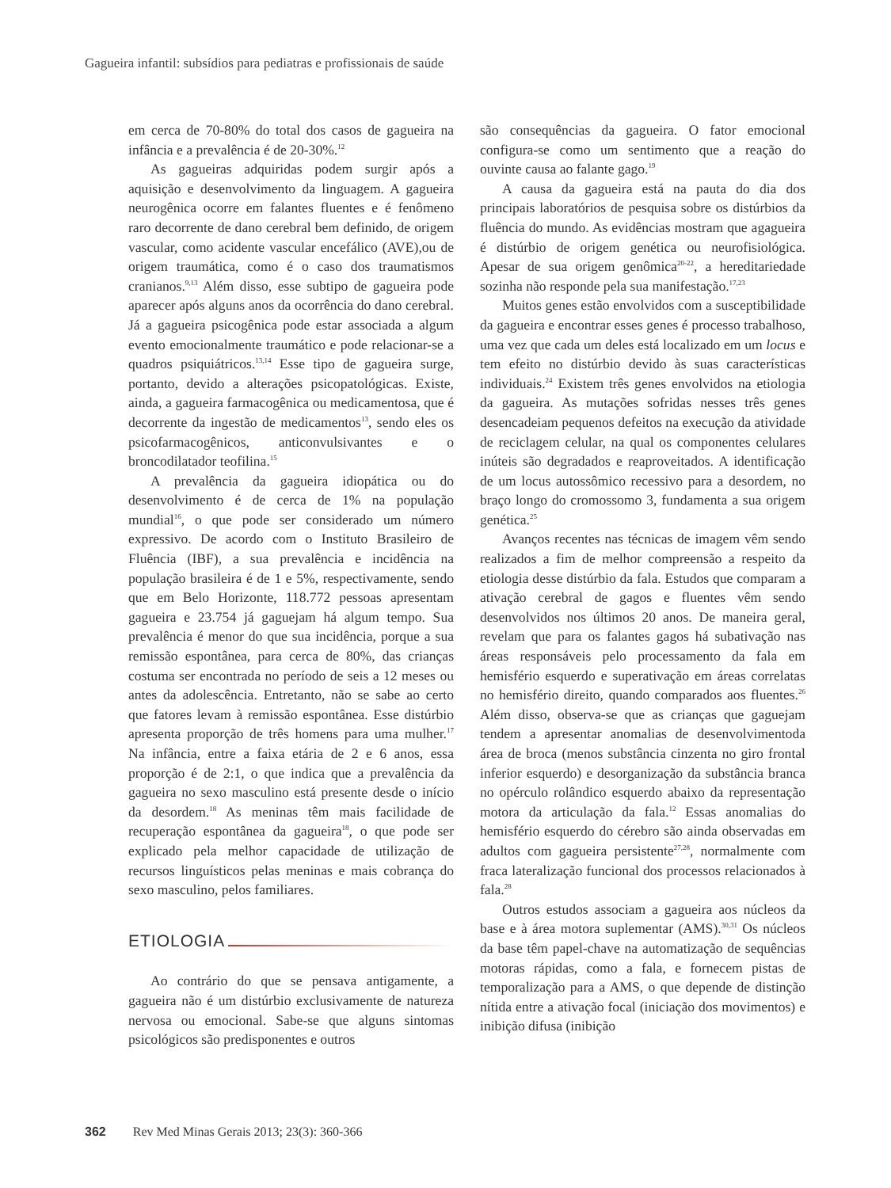Gagueira infantil: subsídios para pediatras e profissionais de saúde
em cerca de 70-80% do total dos casos de gagueira na infância e a prevalência é de 20-30%.<sup>12</sup>
As gagueiras adquiridas podem surgir após a aquisição e desenvolvimento da linguagem. A gagueira neurogênica ocorre em falantes fluentes e é fenômeno raro decorrente de dano cerebral bem definido, de origem vascular, como acidente vascular encefálico (AVE),ou de origem traumática, como é o caso dos traumatismos cranianos.<sup>9,13</sup> Além disso, esse subtipo de gagueira pode aparecer após alguns anos da ocorrência do dano cerebral. Já a gagueira psicogênica pode estar associada a algum evento emocionalmente traumático e pode relacionar-se a quadros psiquiátricos.<sup>13,14</sup> Esse tipo de gagueira surge, portanto, devido a alterações psicopatológicas. Existe, ainda, a gagueira farmacogênica ou medicamentosa, que é decorrente da ingestão de medicamentos<sup>13</sup>, sendo eles os psicofarmacogênicos, anticonvulsivantes e o broncodilatador teofilina.<sup>15</sup>
A prevalência da gagueira idiopática ou do desenvolvimento é de cerca de 1% na população mundial<sup>16</sup>, o que pode ser considerado um número expressivo. De acordo com o Instituto Brasileiro de Fluência (IBF), a sua prevalência e incidência na população brasileira é de 1 e 5%, respectivamente, sendo que em Belo Horizonte, 118.772 pessoas apresentam gagueira e 23.754 já gaguejam há algum tempo. Sua prevalência é menor do que sua incidência, porque a sua remissão espontânea, para cerca de 80%, das crianças costuma ser encontrada no período de seis a 12 meses ou antes da adolescência. Entretanto, não se sabe ao certo que fatores levam à remissão espontânea. Esse distúrbio apresenta proporção de três homens para uma mulher.<sup>17</sup> Na infância, entre a faixa etária de 2 e 6 anos, essa proporção é de 2:1, o que indica que a prevalência da gagueira no sexo masculino está presente desde o início da desordem.<sup>18</sup> As meninas têm mais facilidade de recuperação espontânea da gagueira<sup>18</sup>, o que pode ser explicado pela melhor capacidade de utilização de recursos linguísticos pelas meninas e mais cobrança do sexo masculino, pelos familiares.
ETIOLOGIA
Ao contrário do que se pensava antigamente, a gagueira não é um distúrbio exclusivamente de natureza nervosa ou emocional. Sabe-se que alguns sintomas psicológicos são predisponentes e outros
são consequências da gagueira. O fator emocional configura-se como um sentimento que a reação do ouvinte causa ao falante gago.<sup>19</sup>
A causa da gagueira está na pauta do dia dos principais laboratórios de pesquisa sobre os distúrbios da fluência do mundo. As evidências mostram que agagueira é distúrbio de origem genética ou neurofisiológica. Apesar de sua origem genômica<sup>20-22</sup>, a hereditariedade sozinha não responde pela sua manifestação.<sup>17,23</sup>
Muitos genes estão envolvidos com a susceptibilidade da gagueira e encontrar esses genes é processo trabalhoso, uma vez que cada um deles está localizado em um locus e tem efeito no distúrbio devido às suas características individuais.<sup>24</sup> Existem três genes envolvidos na etiologia da gagueira. As mutações sofridas nesses três genes desencadeiam pequenos defeitos na execução da atividade de reciclagem celular, na qual os componentes celulares inúteis são degradados e reaproveitados. A identificação de um locus autossômico recessivo para a desordem, no braço longo do cromossomo 3, fundamenta a sua origem genética.<sup>25</sup>
Avanços recentes nas técnicas de imagem vêm sendo realizados a fim de melhor compreensão a respeito da etiologia desse distúrbio da fala. Estudos que comparam a ativação cerebral de gagos e fluentes vêm sendo desenvolvidos nos últimos 20 anos. De maneira geral, revelam que para os falantes gagos há subativação nas áreas responsáveis pelo processamento da fala em hemisfério esquerdo e superativação em áreas correlatas no hemisfério direito, quando comparados aos fluentes.<sup>26</sup> Além disso, observa-se que as crianças que gaguejam tendem a apresentar anomalias de desenvolvimentoda área de broca (menos substância cinzenta no giro frontal inferior esquerdo) e desorganização da substância branca no opérculo rolândico esquerdo abaixo da representação motora da articulação da fala.<sup>12</sup> Essas anomalias do hemisfério esquerdo do cérebro são ainda observadas em adultos com gagueira persistente<sup>27,28</sup>, normalmente com fraca lateralização funcional dos processos relacionados à fala.<sup>28</sup>
Outros estudos associam a gagueira aos núcleos da base e à área motora suplementar (AMS).<sup>30,31</sup> Os núcleos da base têm papel-chave na automatização de sequências motoras rápidas, como a fala, e fornecem pistas de temporalização para a AMS, o que depende de distinção nítida entre a ativação focal (iniciação dos movimentos) e inibição difusa (inibição
362 Rev Med Minas Gerais 2013; 23(3): 360-366